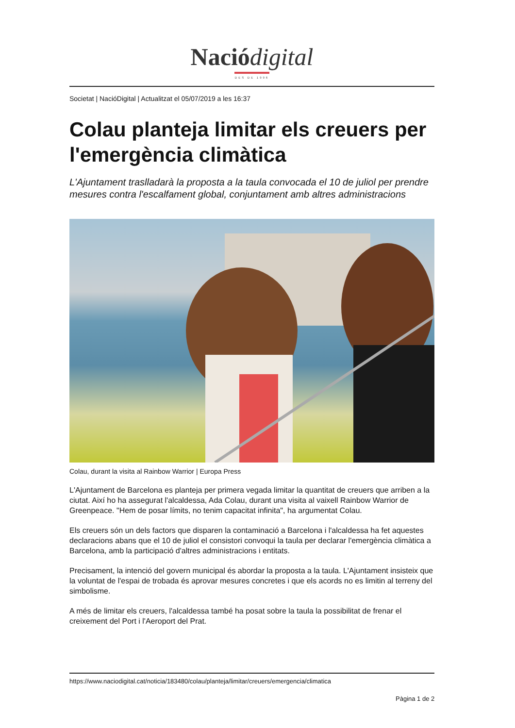Nació digital
DES DE 1996
Societat | NacióDigital | Actualitzat el 05/07/2019 a les 16:37
Colau planteja limitar els creuers per l'emergència climàtica
L'Ajuntament traslladarà la proposta a la taula convocada el 10 de juliol per prendre mesures contra l'escalfament global, conjuntament amb altres administracions
Colau, durant la visita al Rainbow Warrior | Europa Press
L'Ajuntament de Barcelona es planteja per primera vegada limitar la quantitat de creuers que arriben a la ciutat. Així ho ha assegurat l'alcaldessa, Ada Colau, durant una visita al vaixell Rainbow Warrior de Greenpeace. "Hem de posar límits, no tenim capacitat infinita", ha argumentat Colau.
Els creuers són un dels factors que disparen la contaminació a Barcelona i l'alcaldessa ha fet aquestes declaracions abans que el 10 de juliol el consistori convoqui la taula per declarar l'emergència climàtica a Barcelona, amb la participació d'altres administracions i entitats.
Precisament, la intenció del govern municipal és abordar la proposta a la taula. L'Ajuntament insisteix que la voluntat de l'espai de trobada és aprovar mesures concretes i que els acords no es limitin al terreny del simbolisme.
A més de limitar els creuers, l'alcaldessa també ha posat sobre la taula la possibilitat de frenar el creixement del Port i l'Aeroport del Prat.
https://www.naciodigital.cat/noticia/183480/colau/planteja/limitar/creuers/emergencia/climatica
Pàgina 1 de 2